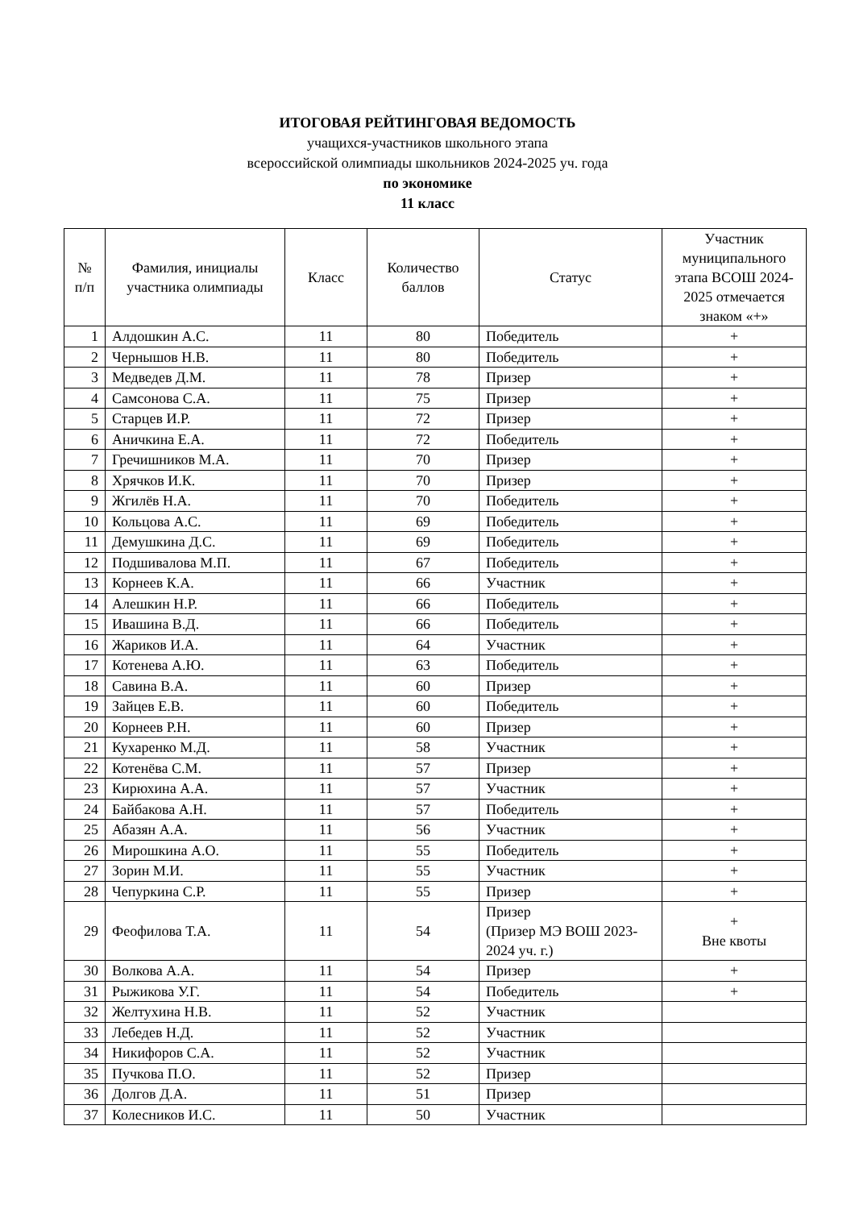ИТОГОВАЯ РЕЙТИНГОВАЯ ВЕДОМОСТЬ
учащихся-участников школьного этапа
всероссийской олимпиады школьников 2024-2025 уч. года
по экономике
11 класс
| № п/п | Фамилия, инициалы участника олимпиады | Класс | Количество баллов | Статус | Участник муниципального этапа ВСОШ 2024-2025 отмечается знаком «+» |
| --- | --- | --- | --- | --- | --- |
| 1 | Алдошкин А.С. | 11 | 80 | Победитель | + |
| 2 | Чернышов Н.В. | 11 | 80 | Победитель | + |
| 3 | Медведев Д.М. | 11 | 78 | Призер | + |
| 4 | Самсонова С.А. | 11 | 75 | Призер | + |
| 5 | Старцев И.Р. | 11 | 72 | Призер | + |
| 6 | Аничкина Е.А. | 11 | 72 | Победитель | + |
| 7 | Гречишников М.А. | 11 | 70 | Призер | + |
| 8 | Хрячков И.К. | 11 | 70 | Призер | + |
| 9 | Жгилёв Н.А. | 11 | 70 | Победитель | + |
| 10 | Кольцова А.С. | 11 | 69 | Победитель | + |
| 11 | Демушкина Д.С. | 11 | 69 | Победитель | + |
| 12 | Подшивалова М.П. | 11 | 67 | Победитель | + |
| 13 | Корнеев К.А. | 11 | 66 | Участник | + |
| 14 | Алешкин Н.Р. | 11 | 66 | Победитель | + |
| 15 | Ивашина В.Д. | 11 | 66 | Победитель | + |
| 16 | Жариков И.А. | 11 | 64 | Участник | + |
| 17 | Котенева А.Ю. | 11 | 63 | Победитель | + |
| 18 | Савина В.А. | 11 | 60 | Призер | + |
| 19 | Зайцев Е.В. | 11 | 60 | Победитель | + |
| 20 | Корнеев Р.Н. | 11 | 60 | Призер | + |
| 21 | Кухаренко М.Д. | 11 | 58 | Участник | + |
| 22 | Котенёва С.М. | 11 | 57 | Призер | + |
| 23 | Кирюхина А.А. | 11 | 57 | Участник | + |
| 24 | Байбакова А.Н. | 11 | 57 | Победитель | + |
| 25 | Абазян А.А. | 11 | 56 | Участник | + |
| 26 | Мирошкина А.О. | 11 | 55 | Победитель | + |
| 27 | Зорин М.И. | 11 | 55 | Участник | + |
| 28 | Чепуркина С.Р. | 11 | 55 | Призер | + |
| 29 | Феофилова Т.А. | 11 | 54 | Призер (Призер МЭ ВОШ 2023-2024 уч. г.) | + Вне квоты |
| 30 | Волкова А.А. | 11 | 54 | Призер | + |
| 31 | Рыжикова У.Г. | 11 | 54 | Победитель | + |
| 32 | Желтухина Н.В. | 11 | 52 | Участник | |
| 33 | Лебедев Н.Д. | 11 | 52 | Участник | |
| 34 | Никифоров С.А. | 11 | 52 | Участник | |
| 35 | Пучкова П.О. | 11 | 52 | Призер | |
| 36 | Долгов Д.А. | 11 | 51 | Призер | |
| 37 | Колесников И.С. | 11 | 50 | Участник | |